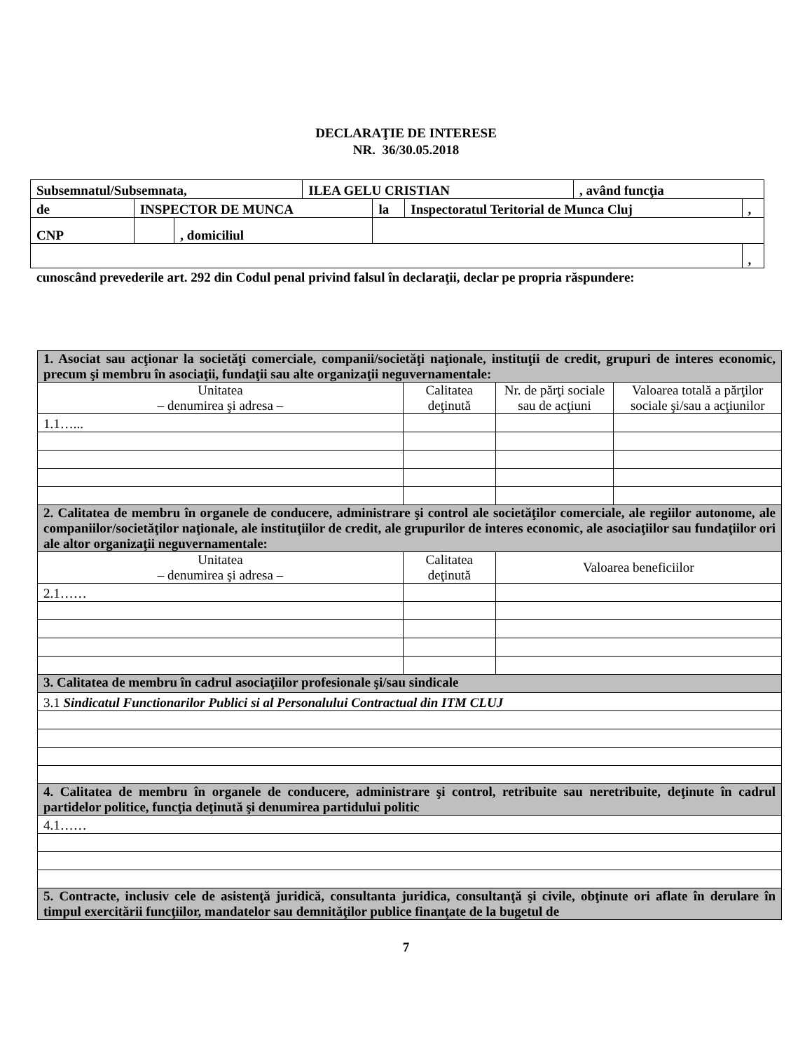DECLARAŢIE DE INTERESE
NR. 36/30.05.2018
| Subsemnatul/Subsemnata, | | | ILEA GELU CRISTIAN | | | , având funcţia | |
| de | INSPECTOR DE MUNCA | | | la | Inspectoratul Teritorial de Munca Cluj | | , |
| CNP | | , domiciliul | | | | | |
| | | | | | | | , |
cunoscând prevederile art. 292 din Codul penal privind falsul în declaraţii, declar pe propria răspundere:
| 1. Asociat sau acţionar la societăţi comerciale, companii/societăţi naţionale, instituţii de credit, grupuri de interes economic, precum şi membru în asociaţii, fundaţii sau alte organizaţii neguvernamentale: | | | | |
| Unitatea – denumirea şi adresa – | Calitatea deţinută | | Nr. de părţi sociale sau de acţiuni | Valoarea totală a părţilor sociale şi/sau a acţiunilor |
| 1.1…... | | | | |
| 2. Calitatea de membru în organele de conducere, administrare şi control ale societăţilor comerciale, ale regiilor autonome, ale companiilor/societăţilor naţionale, ale instituţiilor de credit, ale grupurilor de interes economic, ale asociaţiilor sau fundaţiilor ori ale altor organizaţii neguvernamentale: | | | | |
| Unitatea – denumirea şi adresa – | Calitatea deţinută | Valoarea beneficiilor | | |
| 2.1…… | | | | |
| 3. Calitatea de membru în cadrul asociaţiilor profesionale şi/sau sindicale | | | | |
| 3.1 Sindicatul Functionarilor Publici si al Personalului Contractual din ITM CLUJ | | | | |
| 4. Calitatea de membru în organele de conducere, administrare şi control, retribuite sau neretribuite, deţinute în cadrul partidelor politice, funcţia deţinută şi denumirea partidului politic | | | | |
| 4.1…… | | | | |
| 5. Contracte, inclusiv cele de asistenţă juridică, consultanta juridica, consultanţă şi civile, obţinute ori aflate în derulare în timpul exercitării funcţiilor, mandatelor sau demnităţilor publice finanţate de la bugetul de | | | | |
7